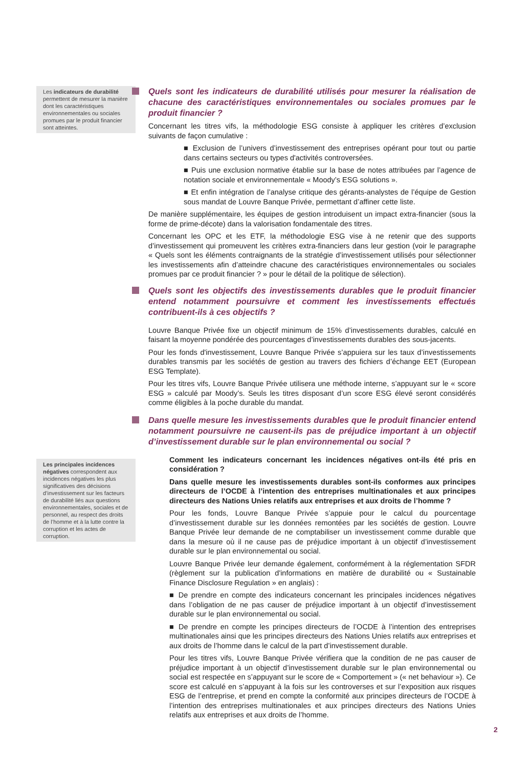Les indicateurs de durabilité permettent de mesurer la manière dont les caractéristiques environnementales ou sociales promues par le produit financier sont atteintes.
Les principales incidences négatives correspondent aux incidences négatives les plus significatives des décisions d’investissement sur les facteurs de durabilité liés aux questions environnementales, sociales et de personnel, au respect des droits de l’homme et à la lutte contre la corruption et les actes de corruption.
Quels sont les indicateurs de durabilité utilisés pour mesurer la réalisation de chacune des caractéristiques environnementales ou sociales promues par le produit financier ?
Concernant les titres vifs, la méthodologie ESG consiste à appliquer les critères d’exclusion suivants de façon cumulative :
■ Exclusion de l’univers d’investissement des entreprises opérant pour tout ou partie dans certains secteurs ou types d'activités controversées.
■ Puis une exclusion normative établie sur la base de notes attribuées par l’agence de notation sociale et environnementale « Moody’s ESG solutions ».
■ Et enfin intégration de l’analyse critique des gérants-analystes de l’équipe de Gestion sous mandat de Louvre Banque Privée, permettant d’affiner cette liste.
De manière supplémentaire, les équipes de gestion introduisent un impact extra-financier (sous la forme de prime-décote) dans la valorisation fondamentale des titres.
Concernant les OPC et les ETF, la méthodologie ESG vise à ne retenir que des supports d’investissement qui promeuvent les critères extra-financiers dans leur gestion (voir le paragraphe « Quels sont les éléments contraignants de la stratégie d’investissement utilisés pour sélectionner les investissements afin d’atteindre chacune des caractéristiques environnementales ou sociales promues par ce produit financier ? » pour le détail de la politique de sélection).
Quels sont les objectifs des investissements durables que le produit financier entend notamment poursuivre et comment les investissements effectués contribuent-ils à ces objectifs ?
Louvre Banque Privée fixe un objectif minimum de 15% d’investissements durables, calculé en faisant la moyenne pondérée des pourcentages d’investissements durables des sous-jacents.
Pour les fonds d'investissement, Louvre Banque Privée s’appuiera sur les taux d’investissements durables transmis par les sociétés de gestion au travers des fichiers d’échange EET (European ESG Template).
Pour les titres vifs, Louvre Banque Privée utilisera une méthode interne, s’appuyant sur le « score ESG » calculé par Moody’s. Seuls les titres disposant d’un score ESG élevé seront considérés comme éligibles à la poche durable du mandat.
Dans quelle mesure les investissements durables que le produit financier entend notamment poursuivre ne causent-ils pas de préjudice important à un objectif d’investissement durable sur le plan environnemental ou social ?
Comment les indicateurs concernant les incidences négatives ont-ils été pris en considération ?
Dans quelle mesure les investissements durables sont-ils conformes aux principes directeurs de l’OCDE à l’intention des entreprises multinationales et aux principes directeurs des Nations Unies relatifs aux entreprises et aux droits de l’homme ?
Pour les fonds, Louvre Banque Privée s’appuie pour le calcul du pourcentage d’investissement durable sur les données remontées par les sociétés de gestion. Louvre Banque Privée leur demande de ne comptabiliser un investissement comme durable que dans la mesure où il ne cause pas de préjudice important à un objectif d’investissement durable sur le plan environnemental ou social.
Louvre Banque Privée leur demande également, conformément à la réglementation SFDR (règlement sur la publication d'informations en matière de durabilité ou « Sustainable Finance Disclosure Regulation » en anglais) :
■ De prendre en compte des indicateurs concernant les principales incidences négatives dans l’obligation de ne pas causer de préjudice important à un objectif d’investissement durable sur le plan environnemental ou social.
■ De prendre en compte les principes directeurs de l’OCDE à l’intention des entreprises multinationales ainsi que les principes directeurs des Nations Unies relatifs aux entreprises et aux droits de l’homme dans le calcul de la part d’investissement durable.
Pour les titres vifs, Louvre Banque Privée vérifiera que la condition de ne pas causer de préjudice important à un objectif d’investissement durable sur le plan environnemental ou social est respectée en s’appuyant sur le score de « Comportement » (« net behaviour »). Ce score est calculé en s’appuyant à la fois sur les controverses et sur l’exposition aux risques ESG de l’entreprise, et prend en compte la conformité aux principes directeurs de l’OCDE à l’intention des entreprises multinationales et aux principes directeurs des Nations Unies relatifs aux entreprises et aux droits de l’homme.
2